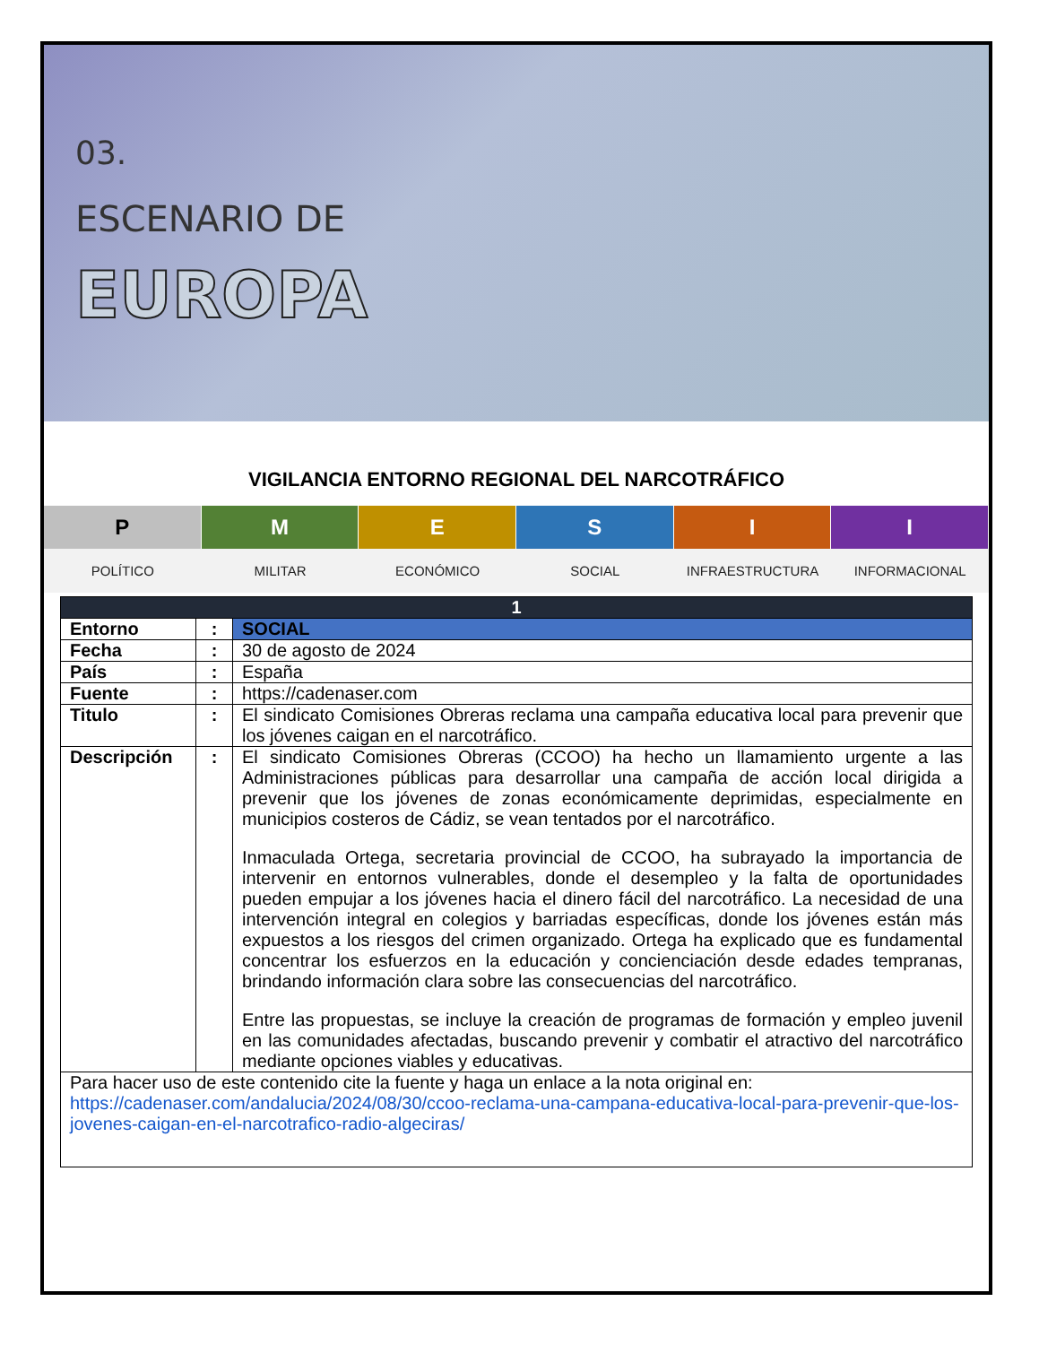03.
ESCENARIO DE
EUROPA
VIGILANCIA ENTORNO REGIONAL DEL NARCOTRÁFICO
P M E S I I
POLÍTICO MILITAR ECONÓMICO SOCIAL INFRAESTRUCTURA INFORMACIONAL
| 1 | | |
| --- | --- | --- |
| Entorno | : | SOCIAL |
| Fecha | : | 30 de agosto de 2024 |
| País | : | España |
| Fuente | : | https://cadenaser.com |
| Titulo | : | El sindicato Comisiones Obreras reclama una campaña educativa local para prevenir que los jóvenes caigan en el narcotráfico. |
| Descripción | : | El sindicato Comisiones Obreras (CCOO) ha hecho un llamamiento urgente a las Administraciones públicas para desarrollar una campaña de acción local dirigida a prevenir que los jóvenes de zonas económicamente deprimidas, especialmente en municipios costeros de Cádiz, se vean tentados por el narcotráfico. Inmaculada Ortega, secretaria provincial de CCOO, ha subrayado la importancia de intervenir en entornos vulnerables, donde el desempleo y la falta de oportunidades pueden empujar a los jóvenes hacia el dinero fácil del narcotráfico. La necesidad de una intervención integral en colegios y barriadas específicas, donde los jóvenes están más expuestos a los riesgos del crimen organizado. Ortega ha explicado que es fundamental concentrar los esfuerzos en la educación y concienciación desde edades tempranas, brindando información clara sobre las consecuencias del narcotráfico. Entre las propuestas, se incluye la creación de programas de formación y empleo juvenil en las comunidades afectadas, buscando prevenir y combatir el atractivo del narcotráfico mediante opciones viables y educativas. |
| Para hacer uso de este contenido cite la fuente y haga un enlace a la nota original en: https://cadenaser.com/andalucia/2024/08/30/ccoo-reclama-una-campana-educativa-local-para-prevenir-que-los-jovenes-caigan-en-el-narcotrafico-radio-algeciras/ | | |